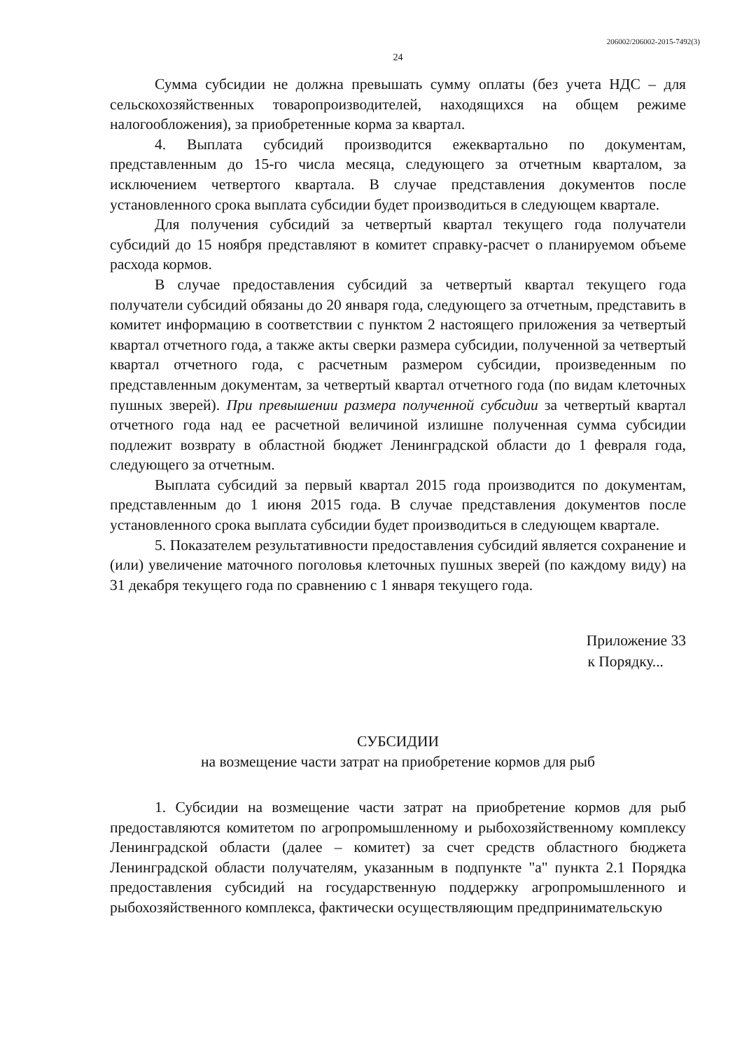206002/206002-2015-7492(3)
24
Сумма субсидии не должна превышать сумму оплаты (без учета НДС – для сельскохозяйственных товаропроизводителей, находящихся на общем режиме налогообложения), за приобретенные корма за квартал.
4. Выплата субсидий производится ежеквартально по документам, представленным до 15-го числа месяца, следующего за отчетным кварталом, за исключением четвертого квартала. В случае представления документов после установленного срока выплата субсидии будет производиться в следующем квартале.
Для получения субсидий за четвертый квартал текущего года получатели субсидий до 15 ноября представляют в комитет справку-расчет о планируемом объеме расхода кормов.
В случае предоставления субсидий за четвертый квартал текущего года получатели субсидий обязаны до 20 января года, следующего за отчетным, представить в комитет информацию в соответствии с пунктом 2 настоящего приложения за четвертый квартал отчетного года, а также акты сверки размера субсидии, полученной за четвертый квартал отчетного года, с расчетным размером субсидии, произведенным по представленным документам, за четвертый квартал отчетного года (по видам клеточных пушных зверей). При превышении размера полученной субсидии за четвертый квартал отчетного года над ее расчетной величиной излишне полученная сумма субсидии подлежит возврату в областной бюджет Ленинградской области до 1 февраля года, следующего за отчетным.
Выплата субсидий за первый квартал 2015 года производится по документам, представленным до 1 июня 2015 года. В случае представления документов после установленного срока выплата субсидии будет производиться в следующем квартале.
5. Показателем результативности предоставления субсидий является сохранение и (или) увеличение маточного поголовья клеточных пушных зверей (по каждому виду) на 31 декабря текущего года по сравнению с 1 января текущего года.
Приложение 33
к Порядку...
СУБСИДИИ
на возмещение части затрат на приобретение кормов для рыб
1. Субсидии на возмещение части затрат на приобретение кормов для рыб предоставляются комитетом по агропромышленному и рыбохозяйственному комплексу Ленинградской области (далее – комитет) за счет средств областного бюджета Ленинградской области получателям, указанным в подпункте "а" пункта 2.1 Порядка предоставления субсидий на государственную поддержку агропромышленного и рыбохозяйственного комплекса, фактически осуществляющим предпринимательскую